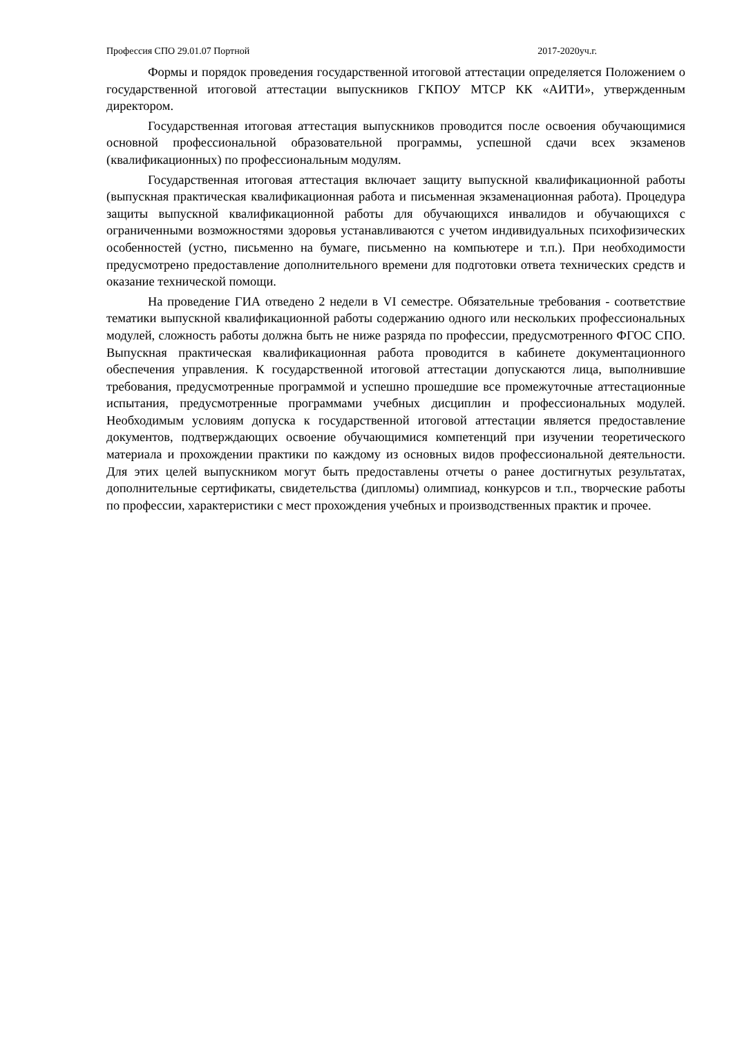Профессия СПО 29.01.07 Портной 2017-2020уч.г.
Формы и порядок проведения государственной итоговой аттестации определяется Положением о государственной итоговой аттестации выпускников ГКПОУ МТСР КК «АИТИ», утвержденным директором.
Государственная итоговая аттестация выпускников проводится после освоения обучающимися основной профессиональной образовательной программы, успешной сдачи всех экзаменов (квалификационных) по профессиональным модулям.
Государственная итоговая аттестация включает защиту выпускной квалификационной работы (выпускная практическая квалификационная работа и письменная экзаменационная работа). Процедура защиты выпускной квалификационной работы для обучающихся инвалидов и обучающихся с ограниченными возможностями здоровья устанавливаются с учетом индивидуальных психофизических особенностей (устно, письменно на бумаге, письменно на компьютере и т.п.). При необходимости предусмотрено предоставление дополнительного времени для подготовки ответа технических средств и оказание технической помощи.
На проведение ГИА отведено 2 недели в VI семестре. Обязательные требования - соответствие тематики выпускной квалификационной работы содержанию одного или нескольких профессиональных модулей, сложность работы должна быть не ниже разряда по профессии, предусмотренного ФГОС СПО. Выпускная практическая квалификационная работа проводится в кабинете документационного обеспечения управления. К государственной итоговой аттестации допускаются лица, выполнившие требования, предусмотренные программой и успешно прошедшие все промежуточные аттестационные испытания, предусмотренные программами учебных дисциплин и профессиональных модулей. Необходимым условиям допуска к государственной итоговой аттестации является предоставление документов, подтверждающих освоение обучающимися компетенций при изучении теоретического материала и прохождении практики по каждому из основных видов профессиональной деятельности. Для этих целей выпускником могут быть предоставлены отчеты о ранее достигнутых результатах, дополнительные сертификаты, свидетельства (дипломы) олимпиад, конкурсов и т.п., творческие работы по профессии, характеристики с мест прохождения учебных и производственных практик и прочее.